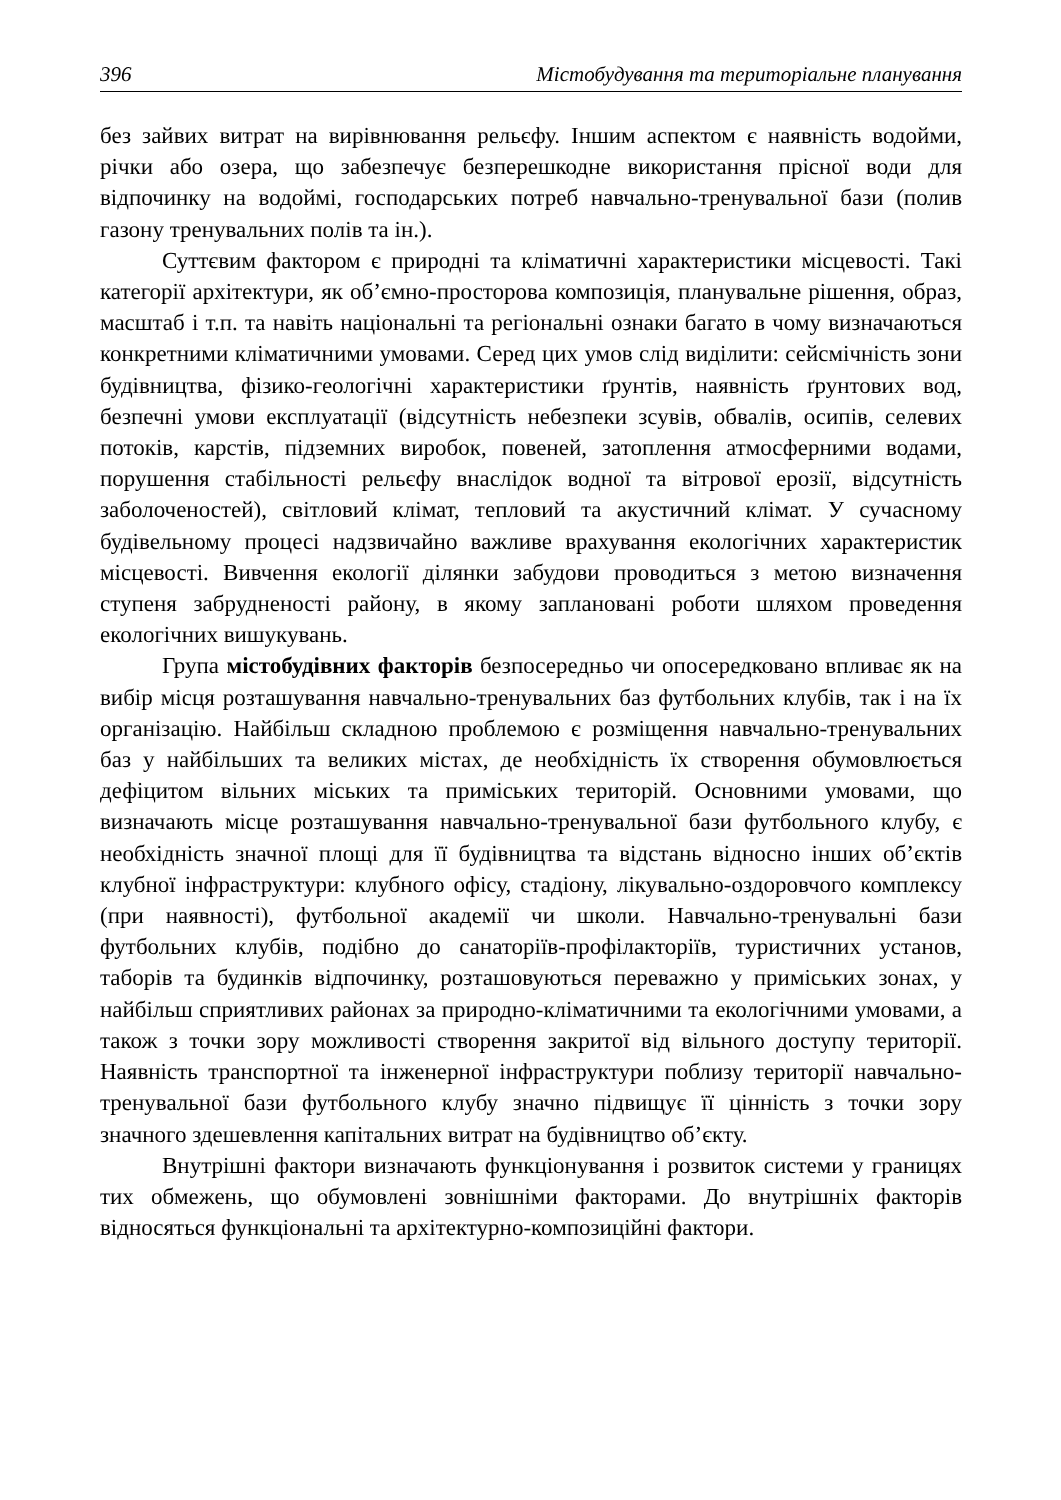396 Містобудування та територіальне планування
без зайвих витрат на вирівнювання рельєфу. Іншим аспектом є наявність водойми, річки або озера, що забезпечує безперешкодне використання прісної води для відпочинку на водоймі, господарських потреб навчально-тренувальної бази (полив газону тренувальних полів та ін.).
Суттєвим фактором є природні та кліматичні характеристики місцевості. Такі категорії архітектури, як об’ємно-просторова композиція, планувальне рішення, образ, масштаб і т.п. та навіть національні та регіональні ознаки багато в чому визначаються конкретними кліматичними умовами. Серед цих умов слід виділити: сейсмічність зони будівництва, фізико-геологічні характеристики ґрунтів, наявність ґрунтових вод, безпечні умови експлуатації (відсутність небезпеки зсувів, обвалів, осипів, селевих потоків, карстів, підземних виробок, повеней, затоплення атмосферними водами, порушення стабільності рельєфу внаслідок водної та вітрової ерозії, відсутність заболоченостей), світловий клімат, тепловий та акустичний клімат. У сучасному будівельному процесі надзвичайно важливе врахування екологічних характеристик місцевості. Вивчення екології ділянки забудови проводиться з метою визначення ступеня забрудненості району, в якому заплановані роботи шляхом проведення екологічних вишукувань.
Група містобудівних факторів безпосередньо чи опосередковано впливає як на вибір місця розташування навчально-тренувальних баз футбольних клубів, так і на їх організацію. Найбільш складною проблемою є розміщення навчально-тренувальних баз у найбільших та великих містах, де необхідність їх створення обумовлюється дефіцитом вільних міських та приміських територій. Основними умовами, що визначають місце розташування навчально-тренувальної бази футбольного клубу, є необхідність значної площі для її будівництва та відстань відносно інших об’єктів клубної інфраструктури: клубного офісу, стадіону, лікувально-оздоровчого комплексу (при наявності), футбольної академії чи школи. Навчально-тренувальні бази футбольних клубів, подібно до санаторіїв-профілакторіїв, туристичних установ, таборів та будинків відпочинку, розташовуються переважно у приміських зонах, у найбільш сприятливих районах за природно-кліматичними та екологічними умовами, а також з точки зору можливості створення закритої від вільного доступу території. Наявність транспортної та інженерної інфраструктури поблизу території навчально-тренувальної бази футбольного клубу значно підвищує її цінність з точки зору значного здешевлення капітальних витрат на будівництво об’єкту.
Внутрішні фактори визначають функціонування і розвиток системи у границях тих обмежень, що обумовлені зовнішніми факторами. До внутрішніх факторів відносяться функціональні та архітектурно-композиційні фактори.